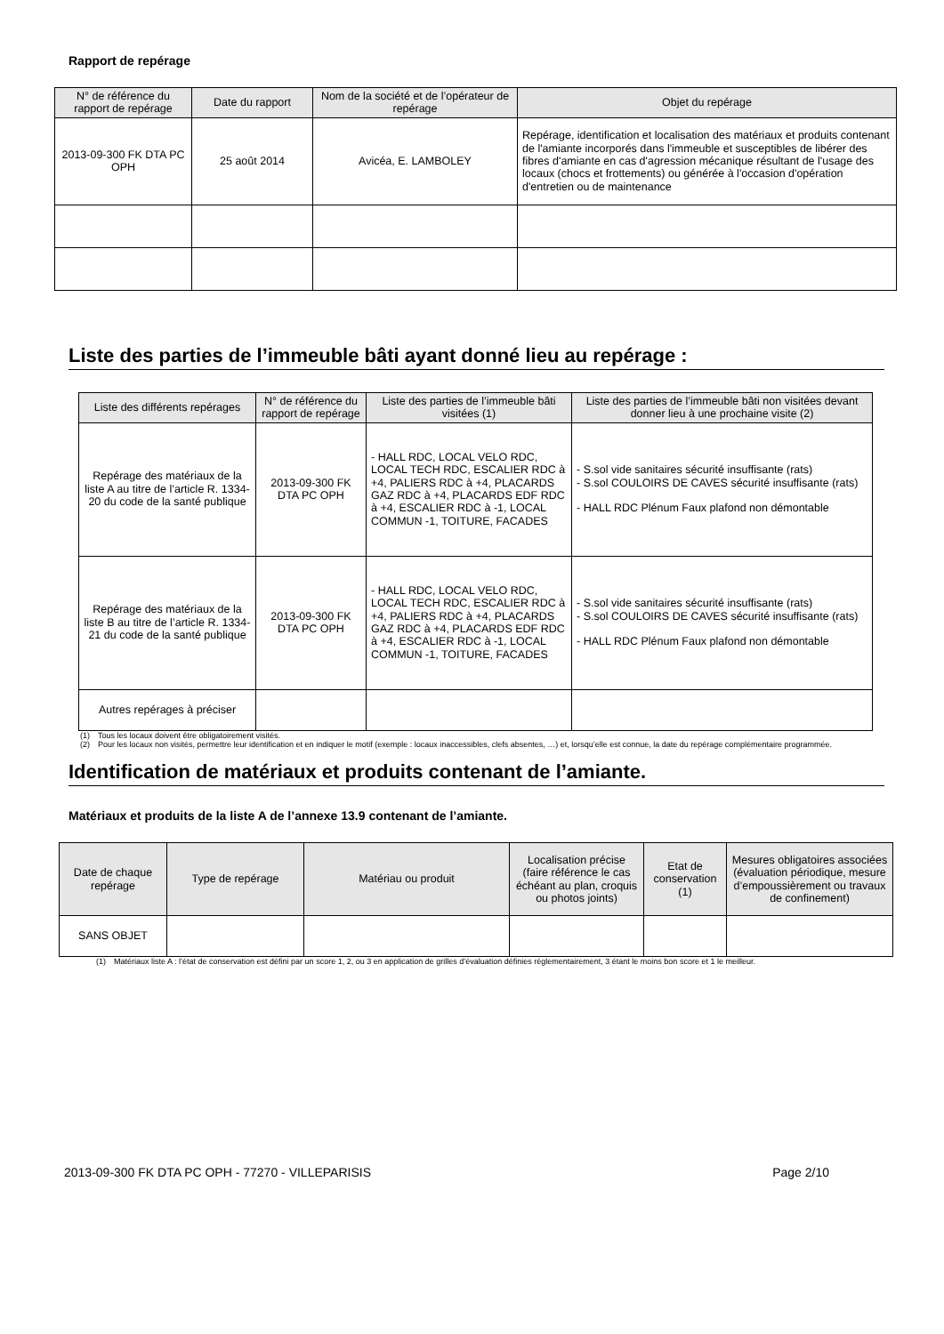Rapport de repérage
| N° de référence du rapport de repérage | Date du rapport | Nom de la société et de l’opérateur de repérage | Objet du repérage |
| --- | --- | --- | --- |
| 2013-09-300 FK DTA PC OPH | 25 août 2014 | Avicéa, E. LAMBOLEY | Repérage, identification et localisation des matériaux et produits contenant de l'amiante incorporés dans l'immeuble et susceptibles de libérer des fibres d'amiante en cas d'agression mécanique résultant de l'usage des locaux (chocs et frottements) ou générée à l'occasion d'opération d'entretien ou de maintenance |
Liste des parties de l’immeuble bâti ayant donné lieu au repérage :
| Liste des différents repérages | N° de référence du rapport de repérage | Liste des parties de l’immeuble bâti visitées (1) | Liste des parties de l’immeuble bâti non visitées devant donner lieu à une prochaine visite (2) |
| --- | --- | --- | --- |
| Repérage des matériaux de la liste A au titre de l’article R. 1334-20 du code de la santé publique | 2013-09-300 FK DTA PC OPH | - HALL RDC, LOCAL VELO RDC, LOCAL TECH RDC, ESCALIER RDC à +4, PALIERS RDC à +4, PLACARDS GAZ RDC à +4, PLACARDS EDF RDC à +4, ESCALIER RDC à -1, LOCAL COMMUN -1, TOITURE, FACADES | - S.sol vide sanitaires sécurité insuffisante (rats) - S.sol COULOIRS DE CAVES sécurité insuffisante (rats) - HALL RDC Plénum Faux plafond non démontable |
| Repérage des matériaux de la liste B au titre de l’article R. 1334-21 du code de la santé publique | 2013-09-300 FK DTA PC OPH | - HALL RDC, LOCAL VELO RDC, LOCAL TECH RDC, ESCALIER RDC à +4, PALIERS RDC à +4, PLACARDS GAZ RDC à +4, PLACARDS EDF RDC à +4, ESCALIER RDC à -1, LOCAL COMMUN -1, TOITURE, FACADES | - S.sol vide sanitaires sécurité insuffisante (rats) - S.sol COULOIRS DE CAVES sécurité insuffisante (rats) - HALL RDC Plénum Faux plafond non démontable |
| Autres repérages à préciser | | | |
(1) Tous les locaux doivent être obligatoirement visités.
(2) Pour les locaux non visités, permettre leur identification et en indiquer le motif (exemple : locaux inaccessibles, clefs absentes, …) et, lorsqu’elle est connue, la date du repérage complémentaire programmée.
Identification de matériaux et produits contenant de l’amiante.
Matériaux et produits de la liste A de l’annexe 13.9 contenant de l’amiante.
| Date de chaque repérage | Type de repérage | Matériau ou produit | Localisation précise (faire référence le cas échéant au plan, croquis ou photos joints) | Etat de conservation (1) | Mesures obligatoires associées (évaluation périodique, mesure d’empoussièrement ou travaux de confinement) |
| --- | --- | --- | --- | --- | --- |
| SANS OBJET | | | | | |
(1) Matériaux liste A : l’état de conservation est défini par un score 1, 2, ou 3 en application de grilles d’évaluation définies réglementairement, 3 étant le moins bon score et 1 le meilleur.
2013-09-300 FK DTA PC OPH - 77270 - VILLEPARISIS Page 2/10